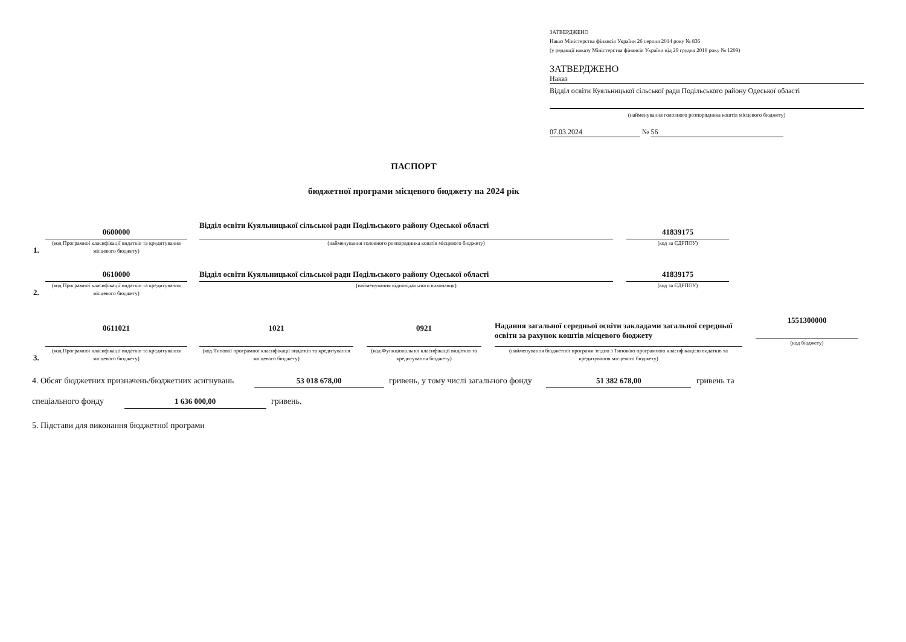ЗАТВЕРДЖЕНО
Наказ Міністерства фінансів України 26 серпня 2014 року № 836
(у редакції наказу Міністерства фінансів України від 29 грудня 2018 року № 1209)
ЗАТВЕРДЖЕНО
Наказ
Відділ освіти Куяльницької сільської ради Подільського району Одеської області
(найменування головного розпорядника коштів місцевого бюджету)
07.03.2024 № 56
ПАСПОРТ
бюджетної програми місцевого бюджету на 2024 рік
1.
0600000
(код Програмної класифікації видатків та кредитування місцевого бюджету)
Відділ освіти Куяльницької сільської ради Подільського району Одеської області
(найменування головного розпорядника коштів місцевого бюджету)
41839175
(код за ЄДРПОУ)
2.
0610000
(код Програмної класифікації видатків та кредитування місцевого бюджету)
Відділ освіти Куяльницької сільської ради Подільського району Одеської області
(найменування відповідального виконавця)
41839175
(код за ЄДРПОУ)
3.
0611021
(код Програмної класифікації видатків та кредитування місцевого бюджету)
1021
(код Типової програмної класифікації видатків та кредитування місцевого бюджету)
0921
(код Функціональної класифікації видатків та кредитування бюджету)
Надання загальної середньої освіти закладами загальної середньої освіти за рахунок коштів місцевого бюджету
(найменування бюджетної програми згідно з Типовою програмною класифікацією видатків та кредитування місцевого бюджету)
1551300000
(код бюджету)
4. Обсяг бюджетних призначень/бюджетних асигнувань 53 018 678,00 гривень, у тому числі загального фонду 51 382 678,00 гривень та
спеціального фонду 1 636 000,00 гривень.
5. Підстави для виконання бюджетної програми